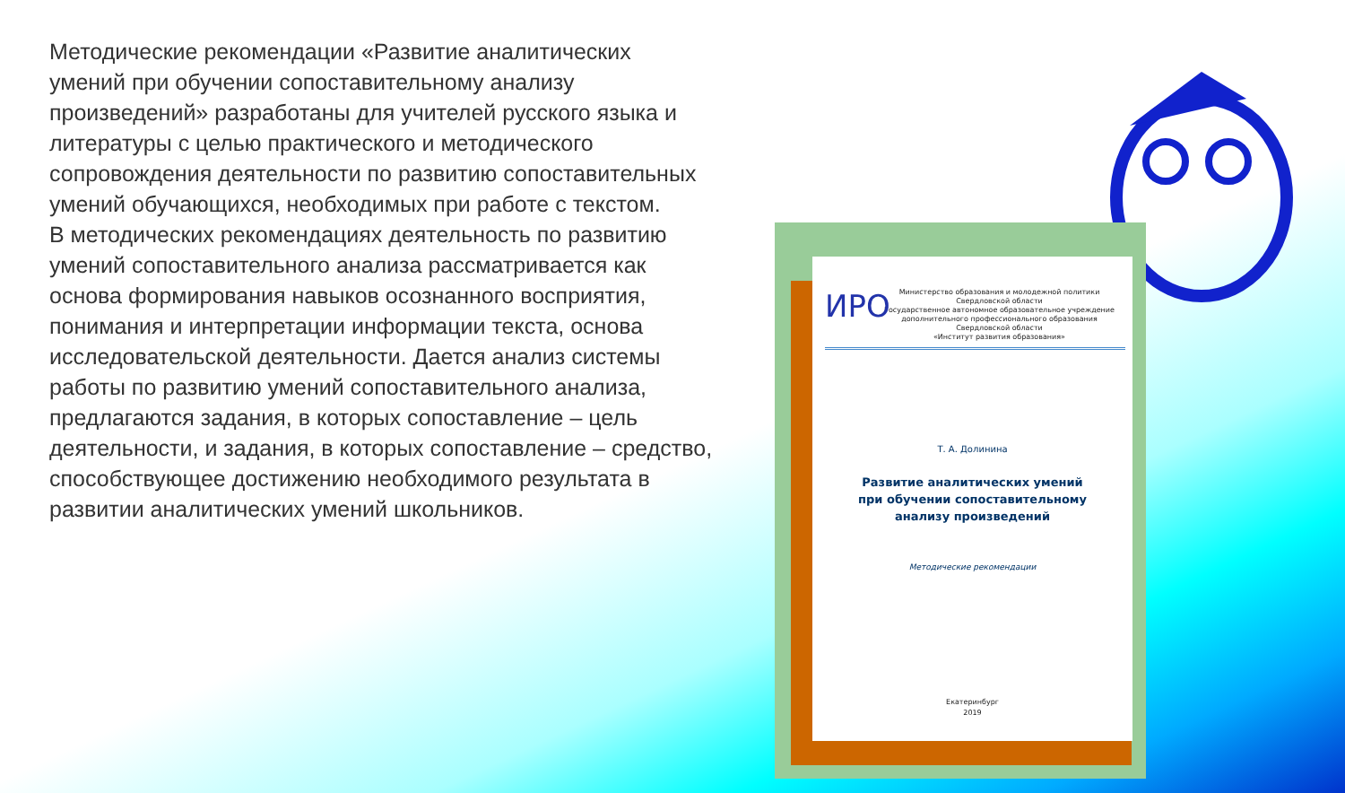Методические рекомендации «Развитие аналитических умений при обучении сопоставительному анализу произведений» разработаны для учителей русского языка и литературы с целью практического и методического сопровождения деятельности по развитию сопоставительных умений обучающихся, необходимых при работе с текстом.
В методических рекомендациях деятельность по развитию умений сопоставительного анализа рассматривается как основа формирования навыков осознанного восприятия, понимания и интерпретации информации текста, основа исследовательской деятельности. Дается анализ системы работы по развитию умений сопоставительного анализа, предлагаются задания, в которых сопоставление – цель деятельности, и задания, в которых сопоставление – средство, способствующее достижению необходимого результата в развитии аналитических умений школьников.
ИРО
Министерство образования и молодежной политики
Свердловской области
Государственное автономное образовательное учреждение
дополнительного профессионального образования
Свердловской области
«Институт развития образования»
Т. А. Долинина
Развитие аналитических умений
при обучении сопоставительному
анализу произведений
Методические рекомендации
Екатеринбург
2019